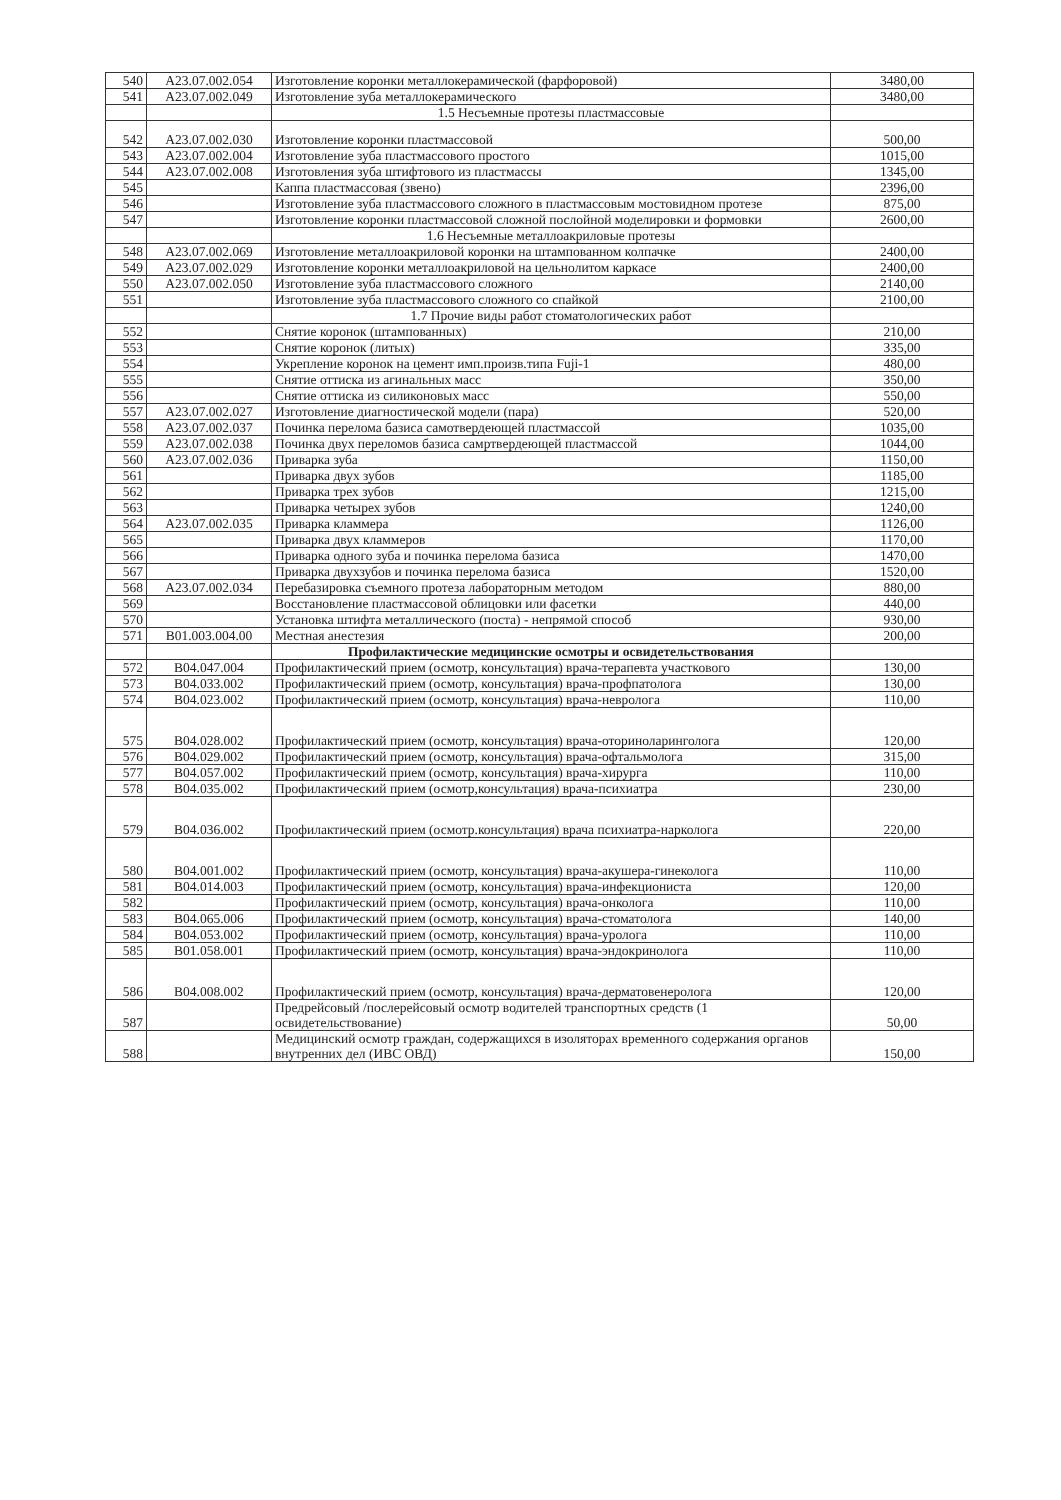| 540 | A23.07.002.054 | Изготовление коронки металлокерамической (фарфоровой) | 3480,00 |
| 541 | A23.07.002.049 | Изготовление зуба металлокерамического | 3480,00 |
| | | 1.5 Несъемные протезы пластмассовые | |
| 542 | A23.07.002.030 | Изготовление коронки пластмассовой | 500,00 |
| 543 | A23.07.002.004 | Изготовление зуба пластмассового простого | 1015,00 |
| 544 | A23.07.002.008 | Изготовления зуба штифтового из пластмассы | 1345,00 |
| 545 | | Каппа пластмассовая (звено) | 2396,00 |
| 546 | | Изготовление зуба пластмассового сложного в пластмассовым мостовидном протезе | 875,00 |
| 547 | | Изготовление коронки пластмассовой сложной послойной моделировки и формовки | 2600,00 |
| | | 1.6 Несъемные металлоакриловые протезы | |
| 548 | A23.07.002.069 | Изготовление металлоакриловой коронки на штампованном колпачке | 2400,00 |
| 549 | A23.07.002.029 | Изготовление коронки металлоакриловой на цельнолитом каркасе | 2400,00 |
| 550 | A23.07.002.050 | Изготовление зуба пластмассового сложного | 2140,00 |
| 551 | | Изготовление зуба пластмассового сложного со спайкой | 2100,00 |
| | | 1.7 Прочие виды работ стоматологических работ | |
| 552 | | Снятие коронок (штампованных) | 210,00 |
| 553 | | Снятие коронок (литых) | 335,00 |
| 554 | | Укрепление коронок на цемент имп.произв.типа Fuji-1 | 480,00 |
| 555 | | Снятие оттиска из агинальных масс | 350,00 |
| 556 | | Снятие оттиска из силиконовых масс | 550,00 |
| 557 | A23.07.002.027 | Изготовление диагностической модели (пара) | 520,00 |
| 558 | A23.07.002.037 | Починка перелома базиса самотвердеющей пластмассой | 1035,00 |
| 559 | A23.07.002.038 | Починка двух переломов базиса самртвердеющей пластмассой | 1044,00 |
| 560 | A23.07.002.036 | Приварка зуба | 1150,00 |
| 561 | | Приварка двух зубов | 1185,00 |
| 562 | | Приварка трех зубов | 1215,00 |
| 563 | | Приварка четырех зубов | 1240,00 |
| 564 | A23.07.002.035 | Приварка кламмера | 1126,00 |
| 565 | | Приварка двух кламмеров | 1170,00 |
| 566 | | Приварка одного зуба и починка перелома базиса | 1470,00 |
| 567 | | Приварка двухзубов и починка перелома базиса | 1520,00 |
| 568 | A23.07.002.034 | Перебазировка съемного протеза лабораторным методом | 880,00 |
| 569 | | Восстановление пластмассовой облицовки или фасетки | 440,00 |
| 570 | | Установка штифта металлического (поста) - непрямой способ | 930,00 |
| 571 | B01.003.004.00 | Местная анестезия | 200,00 |
| | | Профилактические медицинские осмотры и освидетельствования | |
| 572 | B04.047.004 | Профилактический прием (осмотр, консультация) врача-терапевта участкового | 130,00 |
| 573 | B04.033.002 | Профилактический прием (осмотр, консультация) врача-профпатолога | 130,00 |
| 574 | B04.023.002 | Профилактический прием (осмотр, консультация) врача-невролога | 110,00 |
| 575 | B04.028.002 | Профилактический прием (осмотр, консультация) врача-оториноларинголога | 120,00 |
| 576 | B04.029.002 | Профилактический прием (осмотр, консультация) врача-офтальмолога | 315,00 |
| 577 | B04.057.002 | Профилактический прием (осмотр, консультация) врача-хирурга | 110,00 |
| 578 | B04.035.002 | Профилактический прием (осмотр,консультация) врача-психиатра | 230,00 |
| 579 | B04.036.002 | Профилактический прием (осмотр.консультация) врача психиатра-нарколога | 220,00 |
| 580 | B04.001.002 | Профилактический прием (осмотр, консультация) врача-акушера-гинеколога | 110,00 |
| 581 | B04.014.003 | Профилактический прием (осмотр, консультация) врача-инфекциониста | 120,00 |
| 582 | | Профилактический прием (осмотр, консультация) врача-онколога | 110,00 |
| 583 | B04.065.006 | Профилактический прием (осмотр, консультация) врача-стоматолога | 140,00 |
| 584 | B04.053.002 | Профилактический прием (осмотр, консультация) врача-уролога | 110,00 |
| 585 | B01.058.001 | Профилактический прием (осмотр, консультация) врача-эндокринолога | 110,00 |
| 586 | B04.008.002 | Профилактический прием (осмотр, консультация) врача-дерматовенеролога | 120,00 |
| 587 | | Предрейсовый /послерейсовый осмотр водителей транспортных средств (1 освидетельствование) | 50,00 |
| 588 | | Медицинский осмотр граждан, содержащихся в изоляторах временного содержания органов внутренних дел (ИВС ОВД) | 150,00 |